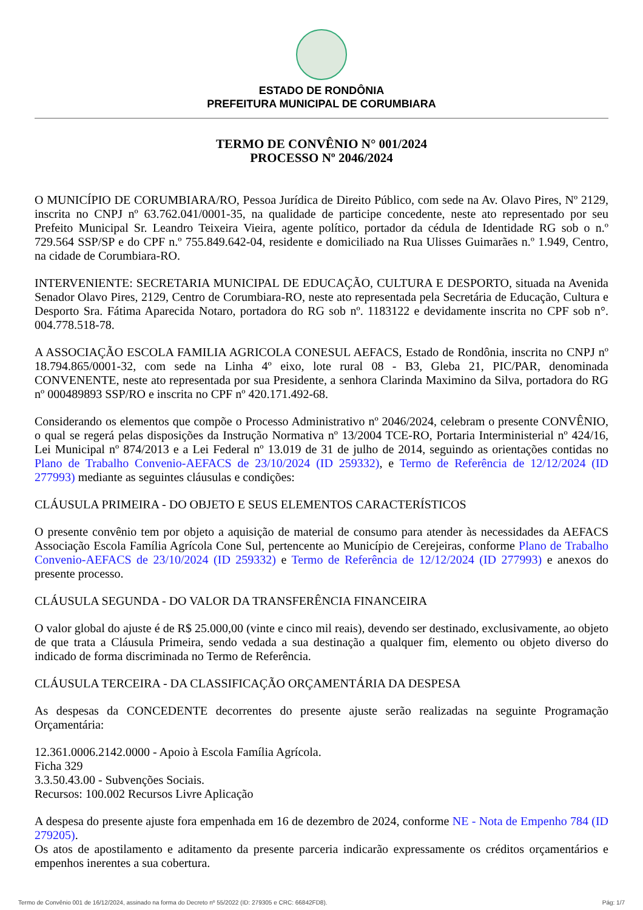ESTADO DE RONDÔNIA
PREFEITURA MUNICIPAL DE CORUMBIARA
TERMO DE CONVÊNIO N° 001/2024
PROCESSO Nº 2046/2024
O MUNICÍPIO DE CORUMBIARA/RO, Pessoa Jurídica de Direito Público, com sede na Av. Olavo Pires, Nº 2129, inscrita no CNPJ nº 63.762.041/0001-35, na qualidade de participe concedente, neste ato representado por seu Prefeito Municipal Sr. Leandro Teixeira Vieira, agente político, portador da cédula de Identidade RG sob o n.º 729.564 SSP/SP e do CPF n.º 755.849.642-04, residente e domiciliado na Rua Ulisses Guimarães n.º 1.949, Centro, na cidade de Corumbiara-RO.
INTERVENIENTE: SECRETARIA MUNICIPAL DE EDUCAÇÃO, CULTURA E DESPORTO, situada na Avenida Senador Olavo Pires, 2129, Centro de Corumbiara-RO, neste ato representada pela Secretária de Educação, Cultura e Desporto Sra. Fátima Aparecida Notaro, portadora do RG sob nº. 1183122 e devidamente inscrita no CPF sob n°. 004.778.518-78.
A ASSOCIAÇÃO ESCOLA FAMILIA AGRICOLA CONESUL AEFACS, Estado de Rondônia, inscrita no CNPJ nº 18.794.865/0001-32, com sede na Linha 4º eixo, lote rural 08 - B3, Gleba 21, PIC/PAR, denominada CONVENENTE, neste ato representada por sua Presidente, a senhora Clarinda Maximino da Silva, portadora do RG nº 000489893 SSP/RO e inscrita no CPF nº 420.171.492-68.
Considerando os elementos que compõe o Processo Administrativo nº 2046/2024, celebram o presente CONVÊNIO, o qual se regerá pelas disposições da Instrução Normativa nº 13/2004 TCE-RO, Portaria Interministerial nº 424/16, Lei Municipal nº 874/2013 e a Lei Federal nº 13.019 de 31 de julho de 2014, seguindo as orientações contidas no Plano de Trabalho Convenio-AEFACS de 23/10/2024 (ID 259332), e Termo de Referência de 12/12/2024 (ID 277993) mediante as seguintes cláusulas e condições:
CLÁUSULA PRIMEIRA - DO OBJETO E SEUS ELEMENTOS CARACTERÍSTICOS
O presente convênio tem por objeto a aquisição de material de consumo para atender às necessidades da AEFACS Associação Escola Família Agrícola Cone Sul, pertencente ao Município de Cerejeiras, conforme Plano de Trabalho Convenio-AEFACS de 23/10/2024 (ID 259332) e Termo de Referência de 12/12/2024 (ID 277993) e anexos do presente processo.
CLÁUSULA SEGUNDA - DO VALOR DA TRANSFERÊNCIA FINANCEIRA
O valor global do ajuste é de R$ 25.000,00 (vinte e cinco mil reais), devendo ser destinado, exclusivamente, ao objeto de que trata a Cláusula Primeira, sendo vedada a sua destinação a qualquer fim, elemento ou objeto diverso do indicado de forma discriminada no Termo de Referência.
CLÁUSULA TERCEIRA - DA CLASSIFICAÇÃO ORÇAMENTÁRIA DA DESPESA
As despesas da CONCEDENTE decorrentes do presente ajuste serão realizadas na seguinte Programação Orçamentária:
12.361.0006.2142.0000 - Apoio à Escola Família Agrícola.
Ficha 329
3.3.50.43.00 - Subvenções Sociais.
Recursos: 100.002 Recursos Livre Aplicação
A despesa do presente ajuste fora empenhada em 16 de dezembro de 2024, conforme NE - Nota de Empenho 784 (ID 279205).
Os atos de apostilamento e aditamento da presente parceria indicarão expressamente os créditos orçamentários e empenhos inerentes a sua cobertura.
Termo de Convênio 001 de 16/12/2024, assinado na forma do Decreto nº 55/2022 (ID: 279305 e CRC: 66842FD8). Pág: 1/7